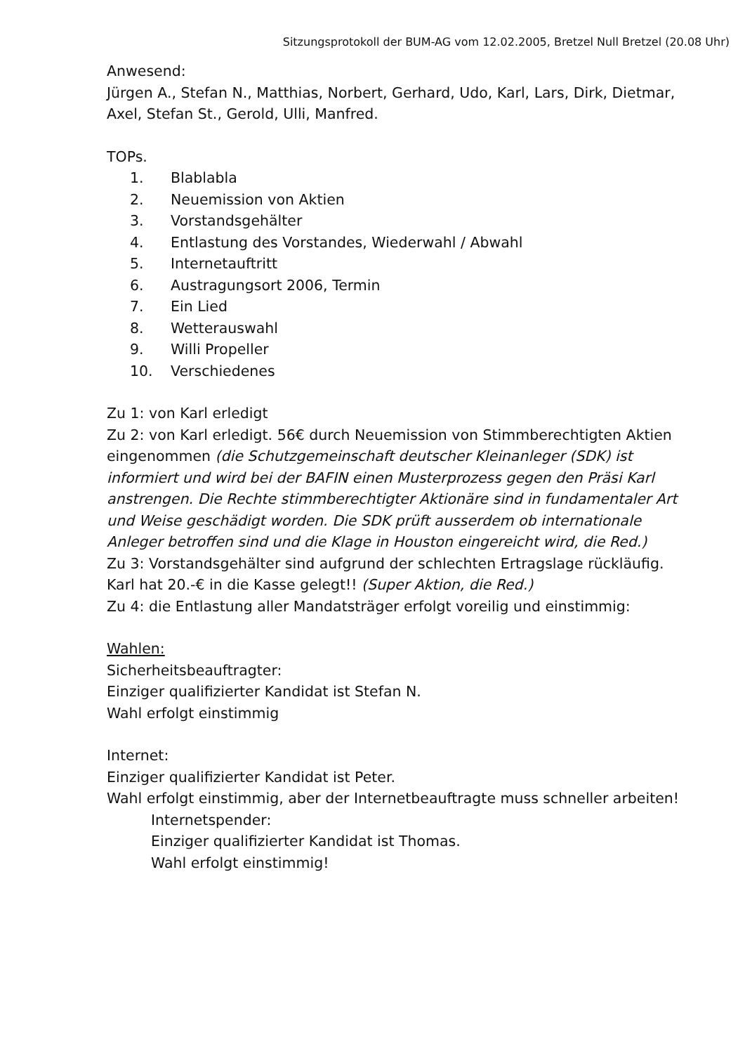Sitzungsprotokoll der BUM-AG vom 12.02.2005, Bretzel Null Bretzel (20.08 Uhr)
Anwesend:
Jürgen A., Stefan N., Matthias, Norbert, Gerhard, Udo, Karl, Lars, Dirk, Dietmar, Axel, Stefan St., Gerold, Ulli, Manfred.
TOPs.
1. Blablabla
2. Neuemission von Aktien
3. Vorstandsgehälter
4. Entlastung des Vorstandes, Wiederwahl / Abwahl
5. Internetauftritt
6. Austragungsort 2006, Termin
7. Ein Lied
8. Wetterauswahl
9. Willi Propeller
10. Verschiedenes
Zu 1: von Karl erledigt
Zu 2: von Karl erledigt. 56€ durch Neuemission von Stimmberechtigten Aktien eingenommen (die Schutzgemeinschaft deutscher Kleinanleger (SDK) ist informiert und wird bei der BAFIN einen Musterprozess gegen den Präsi Karl anstrengen. Die Rechte stimmberechtigter Aktionäre sind in fundamentaler Art und Weise geschädigt worden. Die SDK prüft ausserdem ob internationale Anleger betroffen sind und die Klage in Houston eingereicht wird, die Red.)
Zu 3: Vorstandsgehälter sind aufgrund der schlechten Ertragslage rückläufig. Karl hat 20.-€ in die Kasse gelegt!! (Super Aktion, die Red.)
Zu 4: die Entlastung aller Mandatsträger erfolgt voreilig und einstimmig:
Wahlen:
Sicherheitsbeauftragter:
Einziger qualifizierter Kandidat ist Stefan N.
Wahl erfolgt einstimmig
Internet:
Einziger qualifizierter Kandidat ist Peter.
Wahl erfolgt einstimmig, aber der Internetbeauftragte muss schneller arbeiten!
Internetspender:
Einziger qualifizierter Kandidat ist Thomas.
Wahl erfolgt einstimmig!